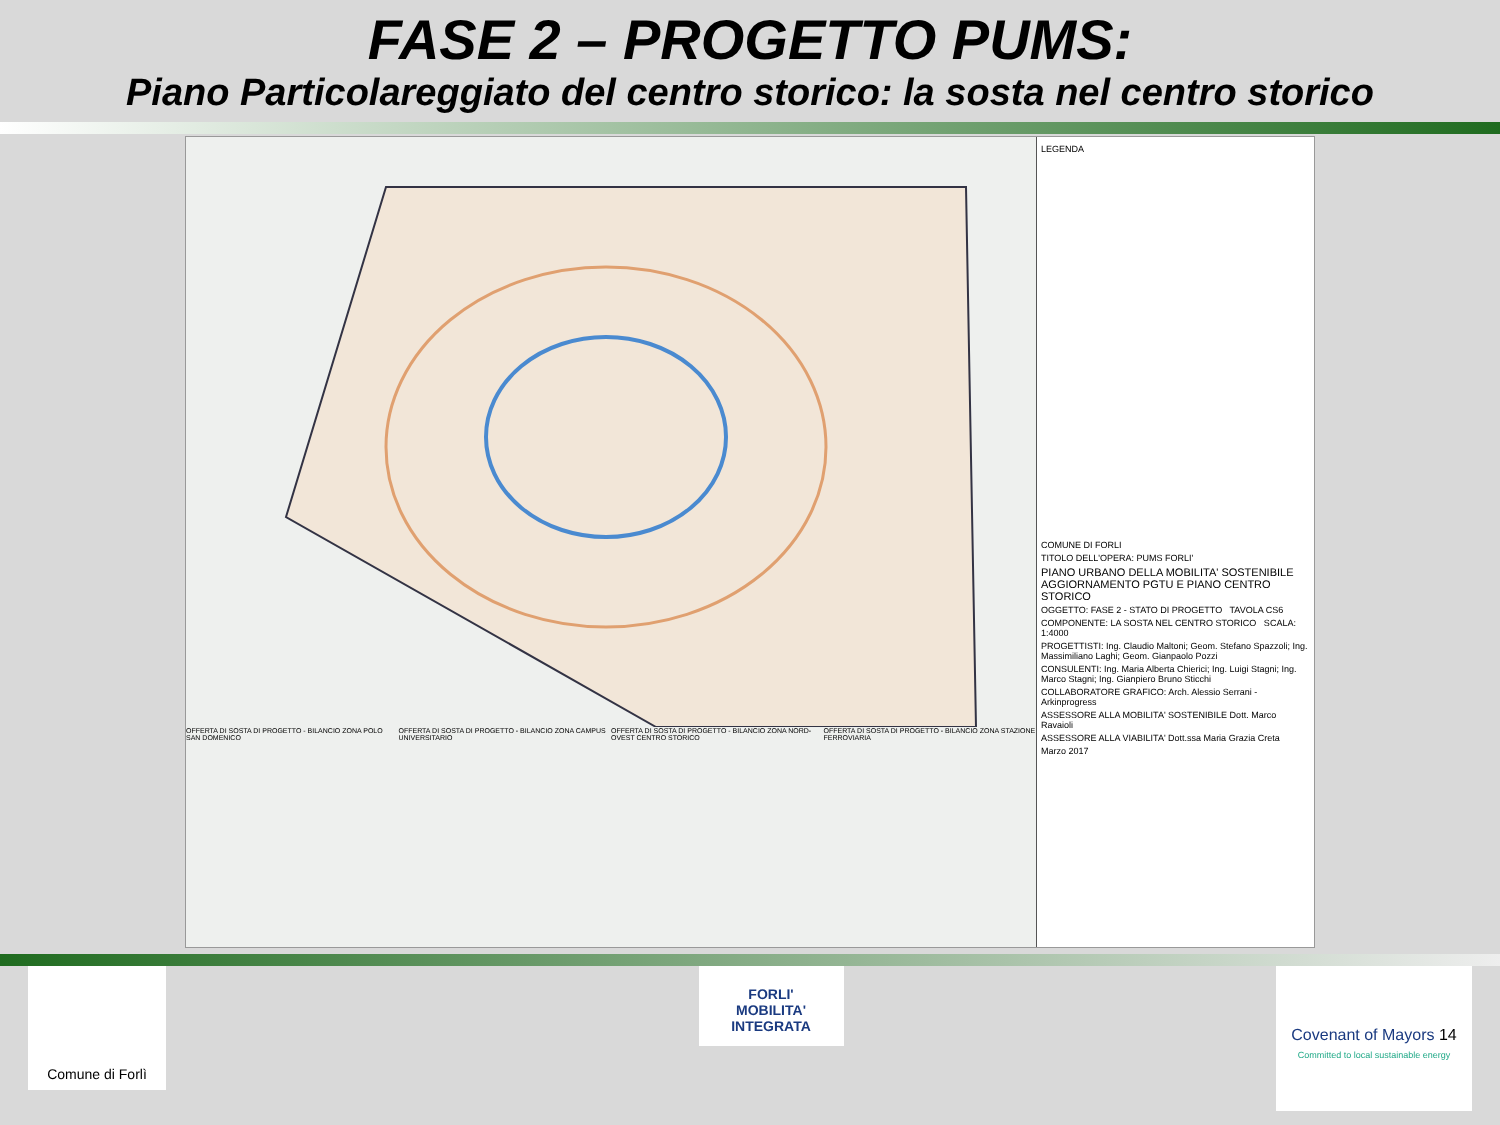FASE 2 – PROGETTO PUMS:
Piano Particolareggiato del centro storico: la sosta nel centro storico
OFFERTA DI SOSTA DI PROGETTO - BILANCIO ZONA POLO SAN DOMENICO
OFFERTA DI SOSTA DI PROGETTO - BILANCIO ZONA CAMPUS UNIVERSITARIO
OFFERTA DI SOSTA DI PROGETTO - BILANCIO ZONA NORD-OVEST CENTRO STORICO
OFFERTA DI SOSTA DI PROGETTO - BILANCIO ZONA STAZIONE FERROVIARIA
LEGENDA
COMUNE DI FORLI
TITOLO DELL'OPERA: PUMS FORLI'
PIANO URBANO DELLA MOBILITA' SOSTENIBILE
AGGIORNAMENTO PGTU E PIANO CENTRO STORICO
OGGETTO: FASE 2 - STATO DI PROGETTO TAVOLA CS6
COMPONENTE: LA SOSTA NEL CENTRO STORICO SCALA: 1:4000
PROGETTISTI: Ing. Claudio Maltoni; Geom. Stefano Spazzoli; Ing. Massimiliano Laghi; Geom. Gianpaolo Pozzi
CONSULENTI: Ing. Maria Alberta Chierici; Ing. Luigi Stagni; Ing. Marco Stagni; Ing. Gianpiero Bruno Sticchi
COLLABORATORE GRAFICO: Arch. Alessio Serrani - Arkinprogress
ASSESSORE ALLA MOBILITA' SOSTENIBILE Dott. Marco Ravaioli
ASSESSORE ALLA VIABILITA' Dott.ssa Maria Grazia Creta
Marzo 2017
Comune di Forlì
FORLI'
MOBILITA' INTEGRATA
Covenant of Mayors 14
Committed to local sustainable energy